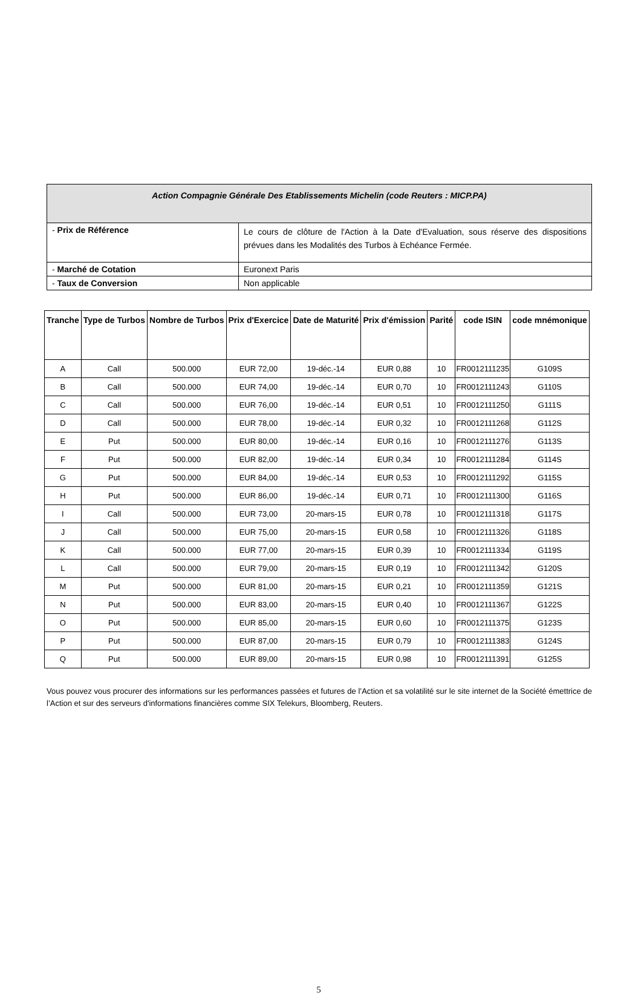| Action Compagnie Générale Des Etablissements Michelin (code Reuters : MICP.PA) | |
| - Prix de Référence | Le cours de clôture de l'Action à la Date d'Evaluation, sous réserve des dispositions prévues dans les Modalités des Turbos à Echéance Fermée. |
| - Marché de Cotation | Euronext Paris |
| - Taux de Conversion | Non applicable |
| Tranche | Type de Turbos | Nombre de Turbos | Prix d'Exercice | Date de Maturité | Prix d'émission | Parité | code ISIN | code mnémonique |
| --- | --- | --- | --- | --- | --- | --- | --- | --- |
| A | Call | 500.000 | EUR 72,00 | 19-déc.-14 | EUR 0,88 | 10 | FR0012111235 | G109S |
| B | Call | 500.000 | EUR 74,00 | 19-déc.-14 | EUR 0,70 | 10 | FR0012111243 | G110S |
| C | Call | 500.000 | EUR 76,00 | 19-déc.-14 | EUR 0,51 | 10 | FR0012111250 | G111S |
| D | Call | 500.000 | EUR 78,00 | 19-déc.-14 | EUR 0,32 | 10 | FR0012111268 | G112S |
| E | Put | 500.000 | EUR 80,00 | 19-déc.-14 | EUR 0,16 | 10 | FR0012111276 | G113S |
| F | Put | 500.000 | EUR 82,00 | 19-déc.-14 | EUR 0,34 | 10 | FR0012111284 | G114S |
| G | Put | 500.000 | EUR 84,00 | 19-déc.-14 | EUR 0,53 | 10 | FR0012111292 | G115S |
| H | Put | 500.000 | EUR 86,00 | 19-déc.-14 | EUR 0,71 | 10 | FR0012111300 | G116S |
| I | Call | 500.000 | EUR 73,00 | 20-mars-15 | EUR 0,78 | 10 | FR0012111318 | G117S |
| J | Call | 500.000 | EUR 75,00 | 20-mars-15 | EUR 0,58 | 10 | FR0012111326 | G118S |
| K | Call | 500.000 | EUR 77,00 | 20-mars-15 | EUR 0,39 | 10 | FR0012111334 | G119S |
| L | Call | 500.000 | EUR 79,00 | 20-mars-15 | EUR 0,19 | 10 | FR0012111342 | G120S |
| M | Put | 500.000 | EUR 81,00 | 20-mars-15 | EUR 0,21 | 10 | FR0012111359 | G121S |
| N | Put | 500.000 | EUR 83,00 | 20-mars-15 | EUR 0,40 | 10 | FR0012111367 | G122S |
| O | Put | 500.000 | EUR 85,00 | 20-mars-15 | EUR 0,60 | 10 | FR0012111375 | G123S |
| P | Put | 500.000 | EUR 87,00 | 20-mars-15 | EUR 0,79 | 10 | FR0012111383 | G124S |
| Q | Put | 500.000 | EUR 89,00 | 20-mars-15 | EUR 0,98 | 10 | FR0012111391 | G125S |
Vous pouvez vous procurer des informations sur les performances passées et futures de l’Action et sa volatilité sur le site internet de la Société émettrice de l’Action et sur des serveurs d'informations financières comme SIX Telekurs, Bloomberg, Reuters.
5